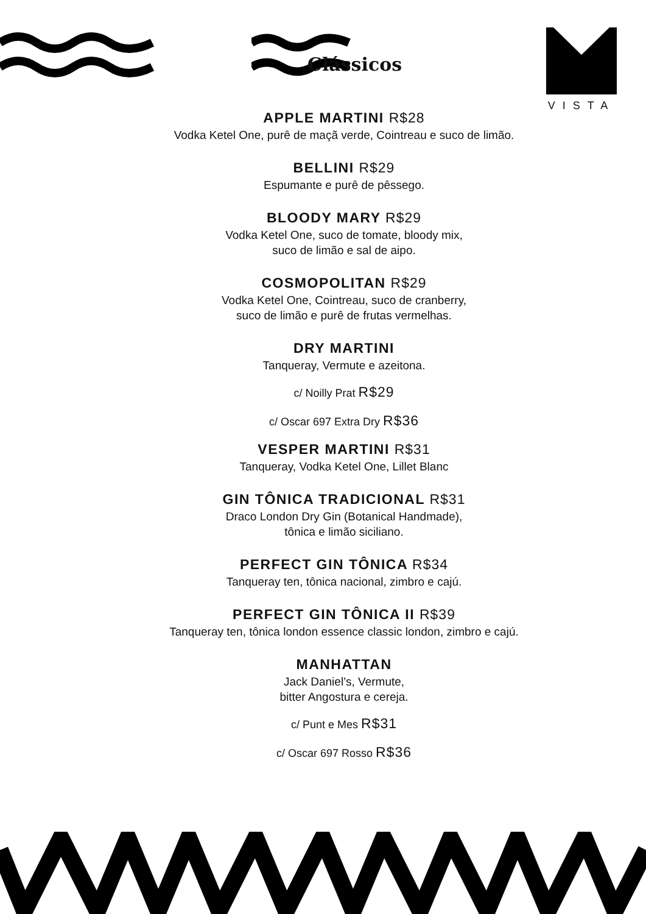Clássicos
VISTA
APPLE MARTINI R$28
Vodka Ketel One, purê de maçã verde, Cointreau e suco de limão.
BELLINI R$29
Espumante e purê de pêssego.
BLOODY MARY R$29
Vodka Ketel One, suco de tomate, bloody mix,
suco de limão e sal de aipo.
COSMOPOLITAN R$29
Vodka Ketel One, Cointreau, suco de cranberry,
suco de limão e purê de frutas vermelhas.
DRY MARTINI
Tanqueray, Vermute e azeitona.
c/ Noilly Prat R$29
c/ Oscar 697 Extra Dry R$36
VESPER MARTINI R$31
Tanqueray, Vodka Ketel One, Lillet Blanc
GIN TÔNICA TRADICIONAL R$31
Draco London Dry Gin (Botanical Handmade),
tônica e limão siciliano.
PERFECT GIN TÔNICA R$34
Tanqueray ten, tônica nacional, zimbro e cajú.
PERFECT GIN TÔNICA II R$39
Tanqueray ten, tônica london essence classic london, zimbro e cajú.
MANHATTAN
Jack Daniel’s, Vermute,
bitter Angostura e cereja.
c/ Punt e Mes R$31
c/ Oscar 697 Rosso R$36